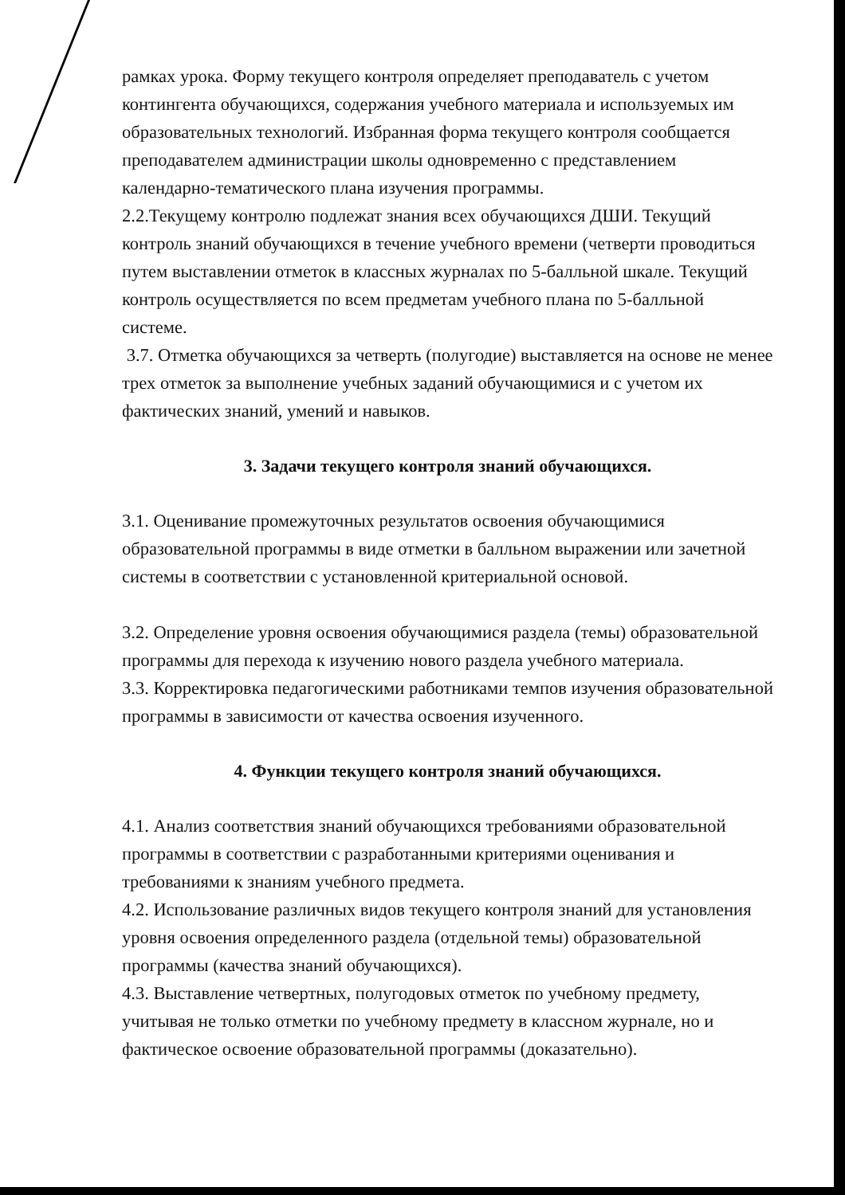рамках урока. Форму текущего контроля определяет преподаватель с учетом контингента обучающихся, содержания учебного материала и используемых им образовательных технологий. Избранная форма текущего контроля сообщается преподавателем администрации школы одновременно с представлением календарно-тематического плана изучения программы.
2.2.Текущему контролю подлежат знания всех обучающихся ДШИ. Текущий контроль знаний обучающихся в течение учебного времени (четверти проводиться путем выставлении отметок в классных журналах по 5-балльной шкале. Текущий контроль осуществляется по всем предметам учебного плана по 5-балльной системе.
3.7. Отметка обучающихся за четверть (полугодие) выставляется на основе не менее трех отметок за выполнение учебных заданий обучающимися и с учетом их фактических знаний, умений и навыков.
3. Задачи текущего контроля знаний обучающихся.
3.1. Оценивание промежуточных результатов освоения обучающимися образовательной программы в виде отметки в балльном выражении или зачетной системы в соответствии с установленной критериальной основой.
3.2. Определение уровня освоения обучающимися раздела (темы) образовательной программы для перехода к изучению нового раздела учебного материала.
3.3. Корректировка педагогическими работниками темпов изучения образовательной программы в зависимости от качества освоения изученного.
4. Функции текущего контроля знаний обучающихся.
4.1. Анализ соответствия знаний обучающихся требованиями образовательной программы в соответствии с разработанными критериями оценивания и требованиями к знаниям учебного предмета.
4.2. Использование различных видов текущего контроля знаний для установления уровня освоения определенного раздела (отдельной темы) образовательной программы (качества знаний обучающихся).
4.3. Выставление четвертных, полугодовых отметок по учебному предмету, учитывая не только отметки по учебному предмету в классном журнале, но и фактическое освоение образовательной программы (доказательно).